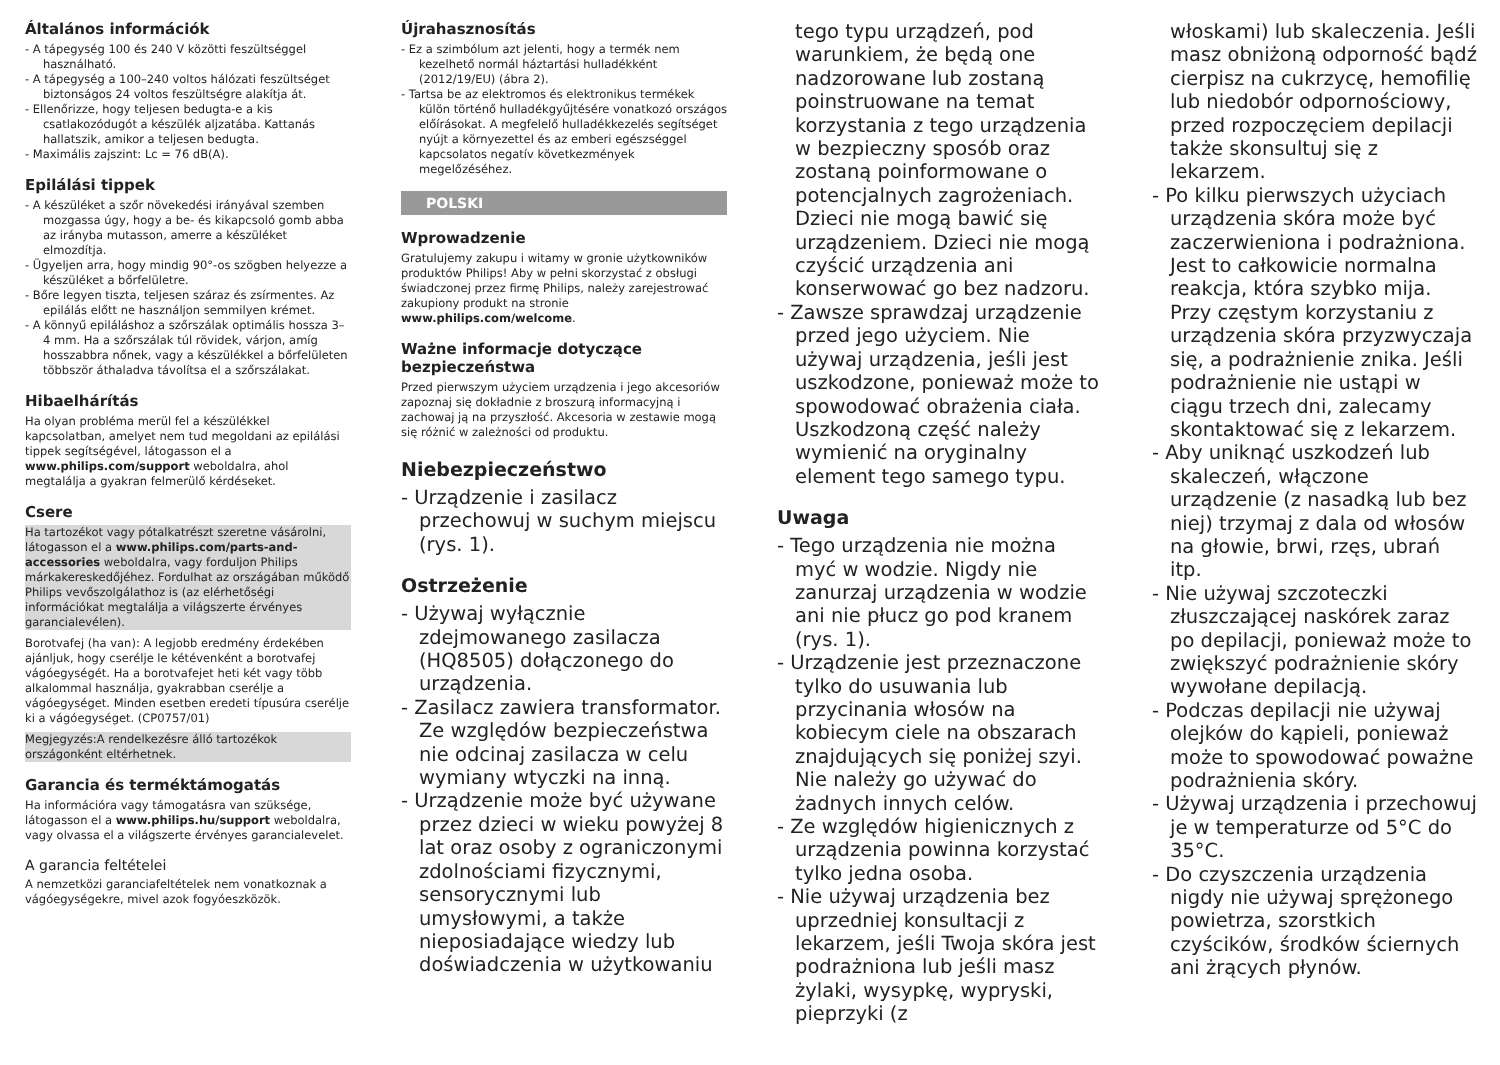Általános információk
- A tápegység 100 és 240 V közötti feszültséggel használható.
- A tápegység a 100–240 voltos hálózati feszültséget biztonságos 24 voltos feszültségre alakítja át.
- Ellenőrizze, hogy teljesen bedugta-e a kis csatlakozódugót a készülék aljzatába. Kattanás hallatszik, amikor a teljesen bedugta.
- Maximális zajszint: Lc = 76 dB(A).
Epilálási tippek
- A készüléket a szőr növekedési irányával szemben mozgassa úgy, hogy a be- és kikapcsoló gomb abba az irányba mutasson, amerre a készüléket elmozdítja.
- Ügyeljen arra, hogy mindig 90°-os szögben helyezze a készüléket a bőrfelületre.
- Bőre legyen tiszta, teljesen száraz és zsírmentes. Az epilálás előtt ne használjon semmilyen krémet.
- A könnyű epiláláshoz a szőrszálak optimális hossza 3–4 mm. Ha a szőrszálak túl rövidek, várjon, amíg hosszabbra nőnek, vagy a készülékkel a bőrfelületen többször áthaladva távolítsa el a szőrszálakat.
Hibaelhárítás
Ha olyan probléma merül fel a készülékkel kapcsolatban, amelyet nem tud megoldani az epilálási tippek segítségével, látogasson el a www.philips.com/support weboldalra, ahol megtalálja a gyakran felmerülő kérdéseket.
Csere
Ha tartozékot vagy pótalkatrészt szeretne vásárolni, látogasson el a www.philips.com/parts-and-accessories weboldalra, vagy forduljon Philips márkakereskedőjéhez. Fordulhat az országában működő Philips vevőszolgálathoz is (az elérhetőségi információkat megtalálja a világszerte érvényes garancialevélen).
Borotvafej (ha van): A legjobb eredmény érdekében ajánljuk, hogy cserélje le kétévenként a borotvafej vágóegységét. Ha a borotvafejet heti két vagy több alkalommal használja, gyakrabban cserélje a vágóegységet. Minden esetben eredeti típusúra cserélje ki a vágóegységet. (CP0757/01)
Megjegyzés:A rendelkezésre álló tartozékok országonként eltérhetnek.
Garancia és terméktámogatás
Ha információra vagy támogatásra van szüksége, látogasson el a www.philips.hu/support weboldalra, vagy olvassa el a világszerte érvényes garancialevelet.
A garancia feltételei
A nemzetközi garanciafeltételek nem vonatkoznak a vágóegységekre, mivel azok fogyóeszközök.
Újrahasznosítás
- Ez a szimbólum azt jelenti, hogy a termék nem kezelhető normál háztartási hulladékként (2012/19/EU) (ábra 2).
- Tartsa be az elektromos és elektronikus termékek külön történő hulladékgyűjtésére vonatkozó országos előírásokat. A megfelelő hulladékkezelés segítséget nyújt a környezettel és az emberi egészséggel kapcsolatos negatív következmények megelőzéséhez.
POLSKI
Wprowadzenie
Gratulujemy zakupu i witamy w gronie użytkowników produktów Philips! Aby w pełni skorzystać z obsługi świadczonej przez firmę Philips, należy zarejestrować zakupiony produkt na stronie www.philips.com/welcome.
Ważne informacje dotyczące bezpieczeństwa
Przed pierwszym użyciem urządzenia i jego akcesoriów zapoznaj się dokładnie z broszurą informacyjną i zachowaj ją na przyszłość. Akcesoria w zestawie mogą się różnić w zależności od produktu.
Niebezpieczeństwo
- Urządzenie i zasilacz przechowuj w suchym miejscu (rys. 1).
Ostrzeżenie
- Używaj wyłącznie zdejmowanego zasilacza (HQ8505) dołączonego do urządzenia.
- Zasilacz zawiera transformator. Ze względów bezpieczeństwa nie odcinaj zasilacza w celu wymiany wtyczki na inną.
- Urządzenie może być używane przez dzieci w wieku powyżej 8 lat oraz osoby z ograniczonymi zdolnościami fizycznymi, sensorycznymi lub umysłowymi, a także nieposiadające wiedzy lub doświadczenia w użytkowaniu
tego typu urządzeń, pod warunkiem, że będą one nadzorowane lub zostaną poinstruowane na temat korzystania z tego urządzenia w bezpieczny sposób oraz zostaną poinformowane o potencjalnych zagrożeniach. Dzieci nie mogą bawić się urządzeniem. Dzieci nie mogą czyścić urządzenia ani konserwować go bez nadzoru.
- Zawsze sprawdzaj urządzenie przed jego użyciem. Nie używaj urządzenia, jeśli jest uszkodzone, ponieważ może to spowodować obrażenia ciała. Uszkodzoną część należy wymienić na oryginalny element tego samego typu.
Uwaga
- Tego urządzenia nie można myć w wodzie. Nigdy nie zanurzaj urządzenia w wodzie ani nie płucz go pod kranem (rys. 1).
- Urządzenie jest przeznaczone tylko do usuwania lub przycinania włosów na kobiecym ciele na obszarach znajdujących się poniżej szyi. Nie należy go używać do żadnych innych celów.
- Ze względów higienicznych z urządzenia powinna korzystać tylko jedna osoba.
- Nie używaj urządzenia bez uprzedniej konsultacji z lekarzem, jeśli Twoja skóra jest podrażniona lub jeśli masz żylaki, wysypkę, wypryski, pieprzyki (z
włoskami) lub skaleczenia. Jeśli masz obniżoną odporność bądź cierpisz na cukrzycę, hemofilię lub niedobór odpornościowy, przed rozpoczęciem depilacji także skonsultuj się z lekarzem.
- Po kilku pierwszych użyciach urządzenia skóra może być zaczerwieniona i podrażniona. Jest to całkowicie normalna reakcja, która szybko mija. Przy częstym korzystaniu z urządzenia skóra przyzwyczaja się, a podrażnienie znika. Jeśli podrażnienie nie ustąpi w ciągu trzech dni, zalecamy skontaktować się z lekarzem.
- Aby uniknąć uszkodzeń lub skaleczeń, włączone urządzenie (z nasadką lub bez niej) trzymaj z dala od włosów na głowie, brwi, rzęs, ubrań itp.
- Nie używaj szczoteczki złuszczającej naskórek zaraz po depilacji, ponieważ może to zwiększyć podrażnienie skóry wywołane depilacją.
- Podczas depilacji nie używaj olejków do kąpieli, ponieważ może to spowodować poważne podrażnienia skóry.
- Używaj urządzenia i przechowuj je w temperaturze od 5°C do 35°C.
- Do czyszczenia urządzenia nigdy nie używaj sprężonego powietrza, szorstkich czyścików, środków ściernych ani żrących płynów.